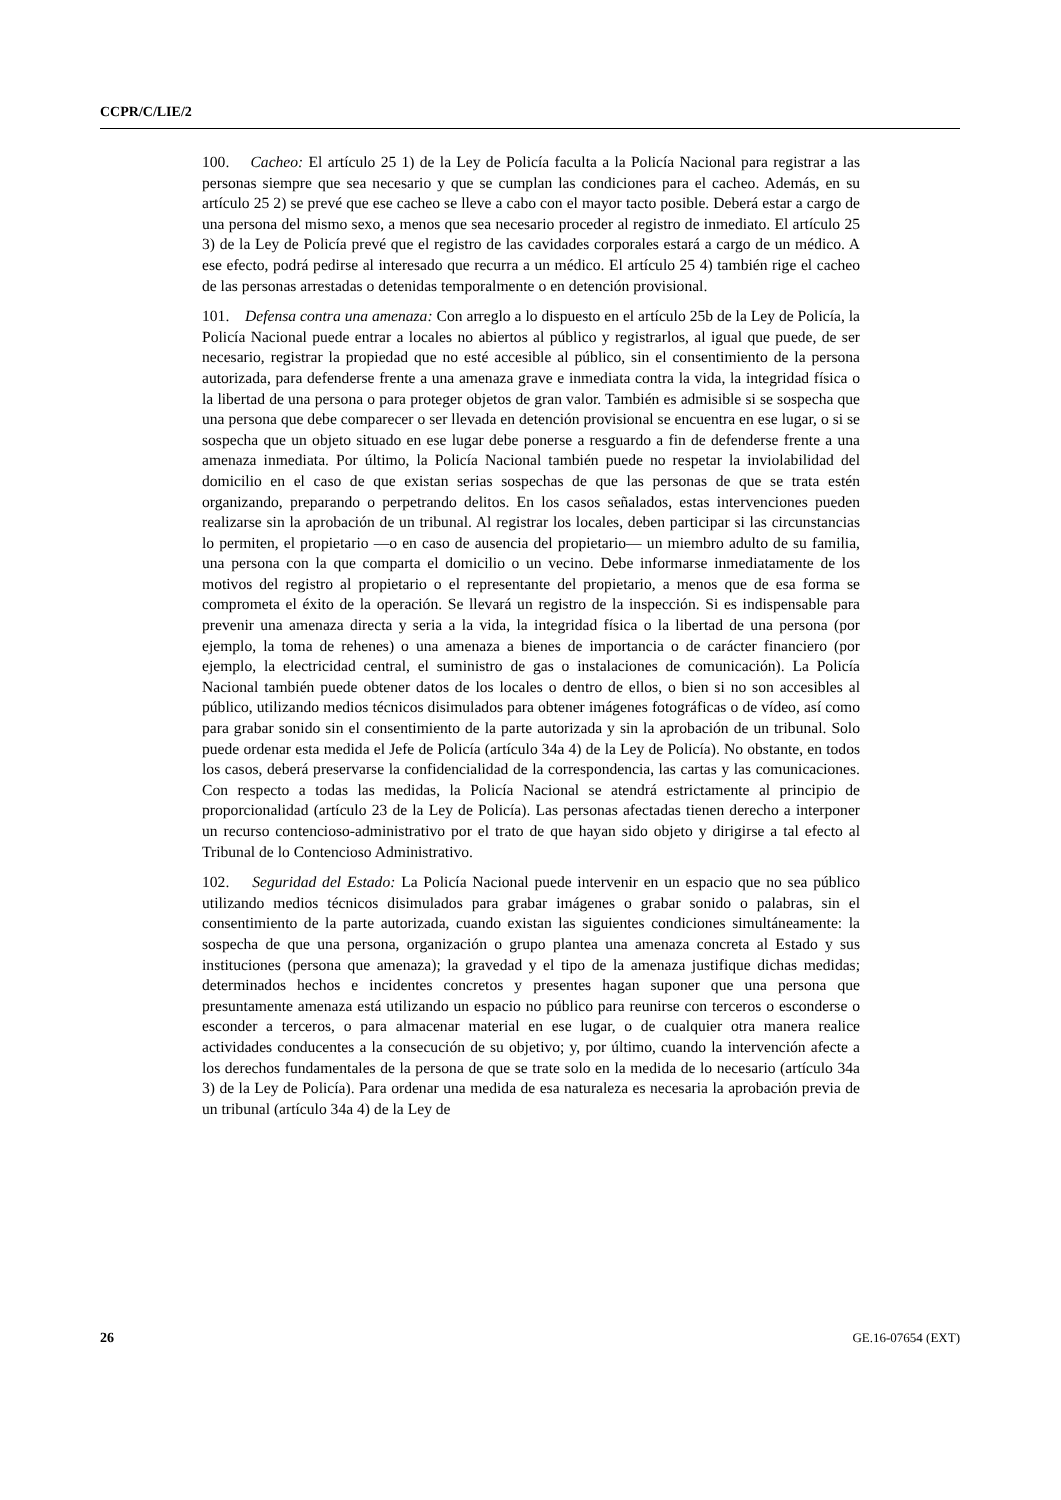CCPR/C/LIE/2
100. Cacheo: El artículo 25 1) de la Ley de Policía faculta a la Policía Nacional para registrar a las personas siempre que sea necesario y que se cumplan las condiciones para el cacheo. Además, en su artículo 25 2) se prevé que ese cacheo se lleve a cabo con el mayor tacto posible. Deberá estar a cargo de una persona del mismo sexo, a menos que sea necesario proceder al registro de inmediato. El artículo 25 3) de la Ley de Policía prevé que el registro de las cavidades corporales estará a cargo de un médico. A ese efecto, podrá pedirse al interesado que recurra a un médico. El artículo 25 4) también rige el cacheo de las personas arrestadas o detenidas temporalmente o en detención provisional.
101. Defensa contra una amenaza: Con arreglo a lo dispuesto en el artículo 25b de la Ley de Policía, la Policía Nacional puede entrar a locales no abiertos al público y registrarlos, al igual que puede, de ser necesario, registrar la propiedad que no esté accesible al público, sin el consentimiento de la persona autorizada, para defenderse frente a una amenaza grave e inmediata contra la vida, la integridad física o la libertad de una persona o para proteger objetos de gran valor. También es admisible si se sospecha que una persona que debe comparecer o ser llevada en detención provisional se encuentra en ese lugar, o si se sospecha que un objeto situado en ese lugar debe ponerse a resguardo a fin de defenderse frente a una amenaza inmediata. Por último, la Policía Nacional también puede no respetar la inviolabilidad del domicilio en el caso de que existan serias sospechas de que las personas de que se trata estén organizando, preparando o perpetrando delitos. En los casos señalados, estas intervenciones pueden realizarse sin la aprobación de un tribunal. Al registrar los locales, deben participar si las circunstancias lo permiten, el propietario —o en caso de ausencia del propietario— un miembro adulto de su familia, una persona con la que comparta el domicilio o un vecino. Debe informarse inmediatamente de los motivos del registro al propietario o el representante del propietario, a menos que de esa forma se comprometa el éxito de la operación. Se llevará un registro de la inspección. Si es indispensable para prevenir una amenaza directa y seria a la vida, la integridad física o la libertad de una persona (por ejemplo, la toma de rehenes) o una amenaza a bienes de importancia o de carácter financiero (por ejemplo, la electricidad central, el suministro de gas o instalaciones de comunicación). La Policía Nacional también puede obtener datos de los locales o dentro de ellos, o bien si no son accesibles al público, utilizando medios técnicos disimulados para obtener imágenes fotográficas o de vídeo, así como para grabar sonido sin el consentimiento de la parte autorizada y sin la aprobación de un tribunal. Solo puede ordenar esta medida el Jefe de Policía (artículo 34a 4) de la Ley de Policía). No obstante, en todos los casos, deberá preservarse la confidencialidad de la correspondencia, las cartas y las comunicaciones. Con respecto a todas las medidas, la Policía Nacional se atendrá estrictamente al principio de proporcionalidad (artículo 23 de la Ley de Policía). Las personas afectadas tienen derecho a interponer un recurso contencioso-administrativo por el trato de que hayan sido objeto y dirigirse a tal efecto al Tribunal de lo Contencioso Administrativo.
102. Seguridad del Estado: La Policía Nacional puede intervenir en un espacio que no sea público utilizando medios técnicos disimulados para grabar imágenes o grabar sonido o palabras, sin el consentimiento de la parte autorizada, cuando existan las siguientes condiciones simultáneamente: la sospecha de que una persona, organización o grupo plantea una amenaza concreta al Estado y sus instituciones (persona que amenaza); la gravedad y el tipo de la amenaza justifique dichas medidas; determinados hechos e incidentes concretos y presentes hagan suponer que una persona que presuntamente amenaza está utilizando un espacio no público para reunirse con terceros o esconderse o esconder a terceros, o para almacenar material en ese lugar, o de cualquier otra manera realice actividades conducentes a la consecución de su objetivo; y, por último, cuando la intervención afecte a los derechos fundamentales de la persona de que se trate solo en la medida de lo necesario (artículo 34a 3) de la Ley de Policía). Para ordenar una medida de esa naturaleza es necesaria la aprobación previa de un tribunal (artículo 34a 4) de la Ley de
26 GE.16-07654 (EXT)